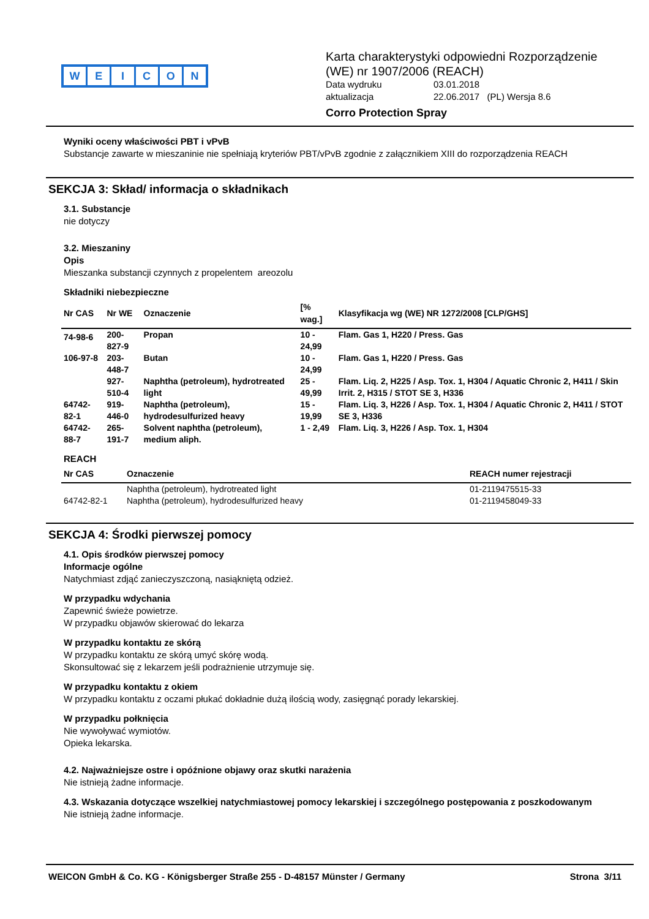WEICON
Karta charakterystyki odpowiedni Rozporządzenie
(WE) nr 1907/2006 (REACH)
Data wydruku 03.01.2018 aktualizacja 22.06.2017 (PL) Wersja 8.6
Corro Protection Spray
Wyniki oceny właściwości PBT i vPvB
Substancje zawarte w mieszaninie nie spełniają kryteriów PBT/vPvB zgodnie z załącznikiem XIII do rozporządzenia REACH
SEKCJA 3: Skład/ informacja o składnikach
3.1. Substancje
nie dotyczy
3.2. Mieszaniny
Opis
Mieszanka substancji czynnych z propelentem areozolu
Składniki niebezpieczne
| Nr CAS | Nr WE | Oznaczenie | [% wag.] | Klasyfikacja wg (WE) NR 1272/2008 [CLP/GHS] |
| --- | --- | --- | --- | --- |
| 74-98-6 | 200-827-9 | Propan | 10 - 24,99 | Flam. Gas 1, H220 / Press. Gas |
| 106-97-8 | 203-448-7 | Butan | 10 - 24,99 | Flam. Gas 1, H220 / Press. Gas |
| | 927-510-4 | Naphtha (petroleum), hydrotreated light | 25 - 49,99 | Flam. Liq. 2, H225 / Asp. Tox. 1, H304 / Aquatic Chronic 2, H411 / Skin Irrit. 2, H315 / STOT SE 3, H336 |
| 64742-82-1 | 919-446-0 | Naphtha (petroleum), hydrodesulfurized heavy | 15 - 19,99 | Flam. Liq. 3, H226 / Asp. Tox. 1, H304 / Aquatic Chronic 2, H411 / STOT SE 3, H336 |
| 64742-88-7 | 265-191-7 | Solvent naphtha (petroleum), medium aliph. | 1 - 2,49 | Flam. Liq. 3, H226 / Asp. Tox. 1, H304 |
REACH
| Nr CAS | Oznaczenie | REACH numer rejestracji |
| --- | --- | --- |
| | Naphtha (petroleum), hydrotreated light | 01-2119475515-33 |
| 64742-82-1 | Naphtha (petroleum), hydrodesulfurized heavy | 01-2119458049-33 |
SEKCJA 4: Środki pierwszej pomocy
4.1. Opis środków pierwszej pomocy
Informacje ogólne
Natychmiast zdjąć zanieczyszczoną, nasiąkniętą odzież.
W przypadku wdychania
Zapewnić świeże powietrze.
W przypadku objawów skierować do lekarza
W przypadku kontaktu ze skórą
W przypadku kontaktu ze skórą umyć skórę wodą.
Skonsultować się z lekarzem jeśli podrażnienie utrzymuje się.
W przypadku kontaktu z okiem
W przypadku kontaktu z oczami płukać dokładnie dużą ilością wody, zasięgnąć porady lekarskiej.
W przypadku połknięcia
Nie wywoływać wymiotów.
Opieka lekarska.
4.2. Najważniejsze ostre i opóźnione objawy oraz skutki narażenia
Nie istnieją żadne informacje.
4.3. Wskazania dotyczące wszelkiej natychmiastowej pomocy lekarskiej i szczególnego postępowania z poszkodowanym
Nie istnieją żadne informacje.
WEICON GmbH & Co. KG - Königsberger Straße 255 - D-48157 Münster / Germany Strona 3/11